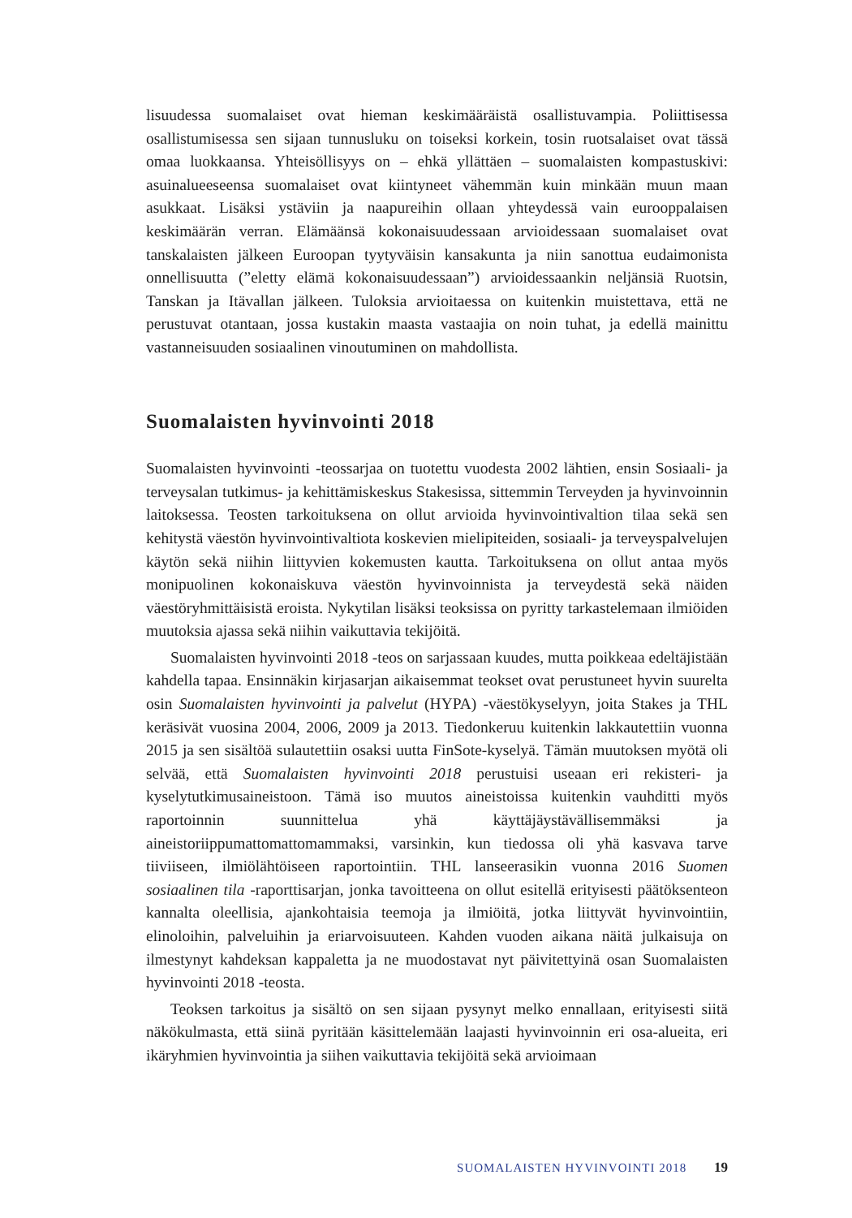lisuudessa suomalaiset ovat hieman keskimääräistä osallistuvampia. Poliittisessa osallistumisessa sen sijaan tunnusluku on toiseksi korkein, tosin ruotsalaiset ovat tässä omaa luokkaansa. Yhteisöllisyys on – ehkä yllättäen – suomalaisten kompastuskivi: asuinalueeseensa suomalaiset ovat kiintyneet vähemmän kuin minkään muun maan asukkaat. Lisäksi ystäviin ja naapureihin ollaan yhteydessä vain eurooppalaisen keskimäärän verran. Elämäänsä kokonaisuudessaan arvioidessaan suomalaiset ovat tanskalaisten jälkeen Euroopan tyytyväisin kansakunta ja niin sanottua eudaimonista onnellisuutta (”eletty elämä kokonaisuudessaan”) arvioidessaankin neljänsiä Ruotsin, Tanskan ja Itävallan jälkeen. Tuloksia arvioitaessa on kuitenkin muistettava, että ne perustuvat otantaan, jossa kustakin maasta vastaajia on noin tuhat, ja edellä mainittu vastanneisuuden sosiaalinen vinoutuminen on mahdollista.
Suomalaisten hyvinvointi 2018
Suomalaisten hyvinvointi -teossarjaa on tuotettu vuodesta 2002 lähtien, ensin Sosiaali- ja terveysalan tutkimus- ja kehittämiskeskus Stakesissa, sittemmin Terveyden ja hyvinvoinnin laitoksessa. Teosten tarkoituksena on ollut arvioida hyvinvointivaltion tilaa sekä sen kehitystä väestön hyvinvointivaltiota koskevien mielipiteiden, sosiaali- ja terveyspalvelujen käytön sekä niihin liittyvien kokemusten kautta. Tarkoituksena on ollut antaa myös monipuolinen kokonaiskuva väestön hyvinvoinnista ja terveydestä sekä näiden väestöryhmittäisistä eroista. Nykytilan lisäksi teoksissa on pyritty tarkastelemaan ilmiöiden muutoksia ajassa sekä niihin vaikuttavia tekijöitä.
Suomalaisten hyvinvointi 2018 -teos on sarjassaan kuudes, mutta poikkeaa edeltäjistään kahdella tapaa. Ensinnäkin kirjasarjan aikaisemmat teokset ovat perustuneet hyvin suurelta osin Suomalaisten hyvinvointi ja palvelut (HYPA) -väestökyselyyn, joita Stakes ja THL keräsivät vuosina 2004, 2006, 2009 ja 2013. Tiedonkeruu kuitenkin lakkautettiin vuonna 2015 ja sen sisältöä sulautettiin osaksi uutta FinSote-kyselyä. Tämän muutoksen myötä oli selvää, että Suomalaisten hyvinvointi 2018 perustuisi useaan eri rekisteri- ja kyselytutkimusaineistoon. Tämä iso muutos aineistoissa kuitenkin vauhditti myös raportoinnin suunnittelua yhä käyttäjäystävällisemmäksi ja aineistoriippumattomattomammaksi, varsinkin, kun tiedossa oli yhä kasvava tarve tiiviiseen, ilmiölähtöiseen raportointiin. THL lanseerasikin vuonna 2016 Suomen sosiaalinen tila -raporttisarjan, jonka tavoitteena on ollut esitellä erityisesti päätöksenteon kannalta oleellisia, ajankohtaisia teemoja ja ilmiöitä, jotka liittyvät hyvinvointiin, elinoloihin, palveluihin ja eriarvoisuuteen. Kahden vuoden aikana näitä julkaisuja on ilmestynyt kahdeksan kappaletta ja ne muodostavat nyt päivitettyinä osan Suomalaisten hyvinvointi 2018 -teosta.
Teoksen tarkoitus ja sisältö on sen sijaan pysynyt melko ennallaan, erityisesti siitä näkökulmasta, että siinä pyritään käsittelemään laajasti hyvinvoinnin eri osa-alueita, eri ikäryhmien hyvinvointia ja siihen vaikuttavia tekijöitä sekä arvioimaan
SUOMALAISTEN HYVINVOINTI 2018 19